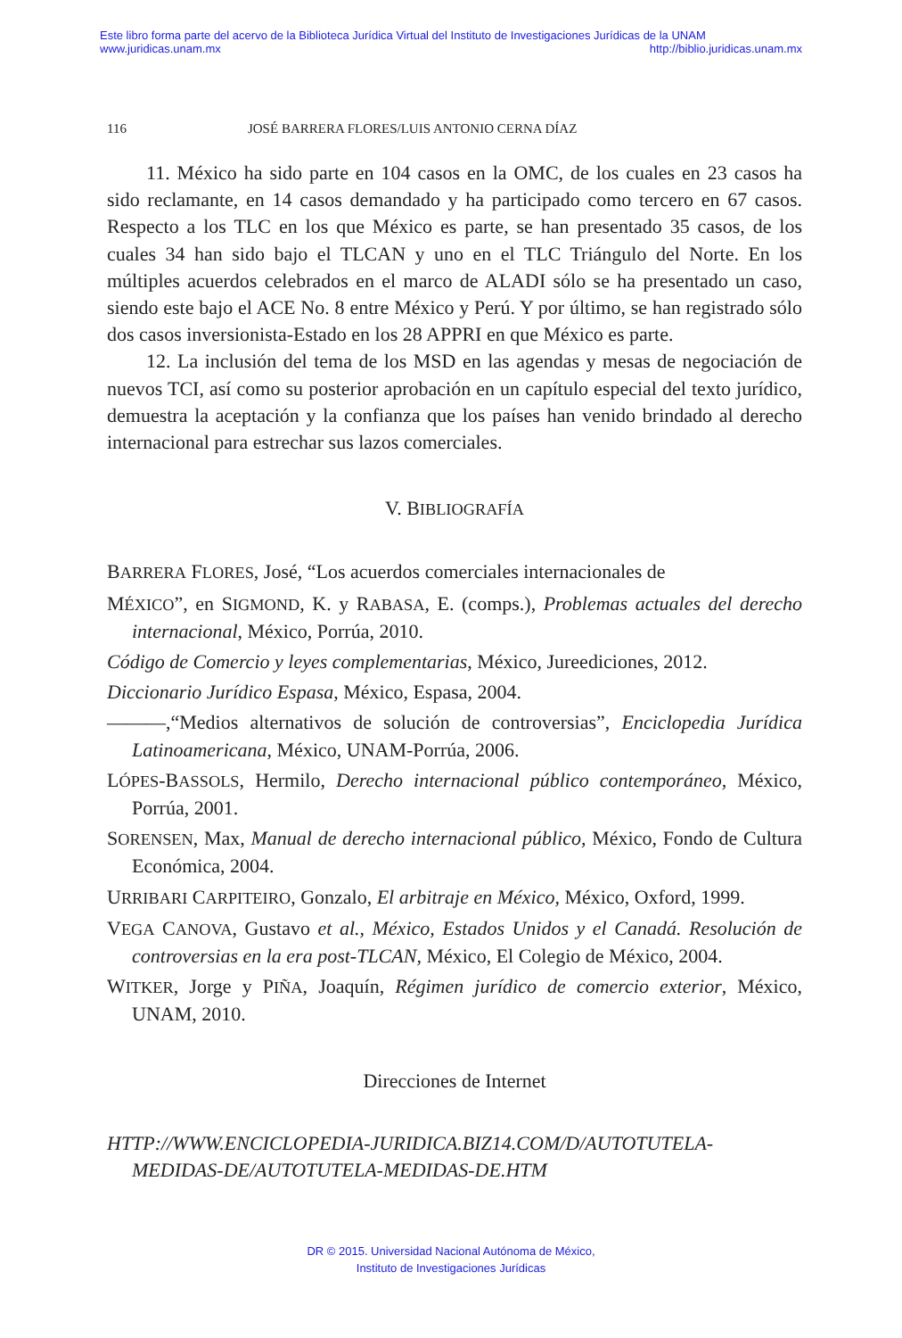Este libro forma parte del acervo de la Biblioteca Jurídica Virtual del Instituto de Investigaciones Jurídicas de la UNAM
www.juridicas.unam.mx http://biblio.juridicas.unam.mx
116 JOSÉ BARRERA FLORES/LUIS ANTONIO CERNA DÍAZ
11. México ha sido parte en 104 casos en la OMC, de los cuales en 23 casos ha sido reclamante, en 14 casos demandado y ha participado como tercero en 67 casos. Respecto a los TLC en los que México es parte, se han presentado 35 casos, de los cuales 34 han sido bajo el TLCAN y uno en el TLC Triángulo del Norte. En los múltiples acuerdos celebrados en el marco de ALADI sólo se ha presentado un caso, siendo este bajo el ACE No. 8 entre México y Perú. Y por último, se han registrado sólo dos casos inversionista-Estado en los 28 APPRI en que México es parte.
12. La inclusión del tema de los MSD en las agendas y mesas de negociación de nuevos TCI, así como su posterior aprobación en un capítulo especial del texto jurídico, demuestra la aceptación y la confianza que los países han venido brindado al derecho internacional para estrechar sus lazos comerciales.
V. BIBLIOGRAFÍA
BARRERA FLORES, José, “Los acuerdos comerciales internacionales de
MÉXICO”, en SIGMOND, K. y RABASA, E. (comps.), Problemas actuales del derecho internacional, México, Porrúa, 2010.
Código de Comercio y leyes complementarias, México, Jureediciones, 2012.
Diccionario Jurídico Espasa, México, Espasa, 2004.
———,“Medios alternativos de solución de controversias”, Enciclopedia Jurídica Latinoamericana, México, UNAM-Porrúa, 2006.
LÓPES-BASSOLS, Hermilo, Derecho internacional público contemporáneo, México, Porrúa, 2001.
SORENSEN, Max, Manual de derecho internacional público, México, Fondo de Cultura Económica, 2004.
URRIBARI CARPITEIRO, Gonzalo, El arbitraje en México, México, Oxford, 1999.
VEGA CANOVA, Gustavo et al., México, Estados Unidos y el Canadá. Resolución de controversias en la era post-TLCAN, México, El Colegio de México, 2004.
WITKER, Jorge y PIÑA, Joaquín, Régimen jurídico de comercio exterior, México, UNAM, 2010.
Direcciones de Internet
HTTP://WWW.ENCICLOPEDIA-JURIDICA.BIZ14.COM/D/AUTOTUTELA-MEDIDAS-DE/AUTOTUTELA-MEDIDAS-DE.HTM
DR © 2015. Universidad Nacional Autónoma de México,
Instituto de Investigaciones Jurídicas